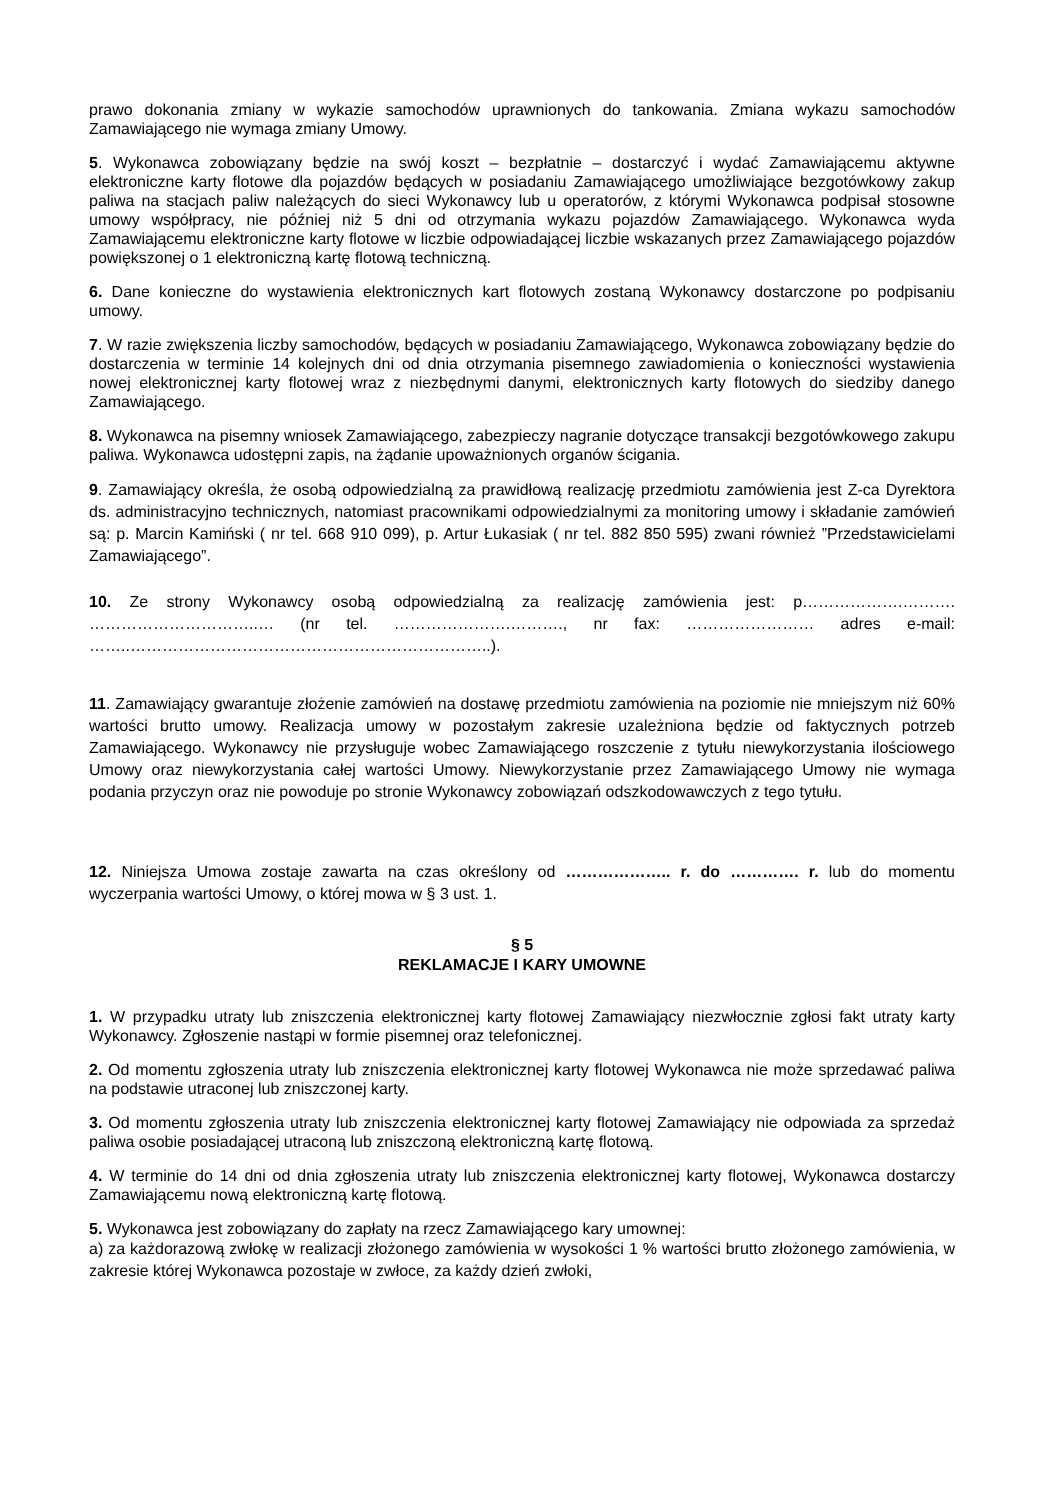prawo dokonania zmiany w wykazie samochodów uprawnionych do tankowania. Zmiana wykazu samochodów Zamawiającego nie wymaga zmiany Umowy.
5. Wykonawca zobowiązany będzie na swój koszt – bezpłatnie – dostarczyć i wydać Zamawiającemu aktywne elektroniczne karty flotowe dla pojazdów będących w posiadaniu Zamawiającego umożliwiające bezgotówkowy zakup paliwa na stacjach paliw należących do sieci Wykonawcy lub u operatorów, z którymi Wykonawca podpisał stosowne umowy współpracy, nie później niż 5 dni od otrzymania wykazu pojazdów Zamawiającego. Wykonawca wyda Zamawiającemu elektroniczne karty flotowe w liczbie odpowiadającej liczbie wskazanych przez Zamawiającego pojazdów powiększonej o 1 elektroniczną kartę flotową techniczną.
6. Dane konieczne do wystawienia elektronicznych kart flotowych zostaną Wykonawcy dostarczone po podpisaniu umowy.
7. W razie zwiększenia liczby samochodów, będących w posiadaniu Zamawiającego, Wykonawca zobowiązany będzie do dostarczenia w terminie 14 kolejnych dni od dnia otrzymania pisemnego zawiadomienia o konieczności wystawienia nowej elektronicznej karty flotowej wraz z niezbędnymi danymi, elektronicznych karty flotowych do siedziby danego Zamawiającego.
8. Wykonawca na pisemny wniosek Zamawiającego, zabezpieczy nagranie dotyczące transakcji bezgotówkowego zakupu paliwa. Wykonawca udostępni zapis, na żądanie upoważnionych organów ścigania.
9. Zamawiający określa, że osobą odpowiedzialną za prawidłową realizację przedmiotu zamówienia jest Z-ca Dyrektora ds. administracyjno technicznych, natomiast pracownikami odpowiedzialnymi za monitoring umowy i składanie zamówień są: p. Marcin Kamiński ( nr tel. 668 910 099), p. Artur Łukasiak ( nr tel. 882 850 595) zwani również ”Przedstawicielami Zamawiającego”.
10. Ze strony Wykonawcy osobą odpowiedzialną za realizację zamówienia jest: p……………….………. …………………………..… (nr tel. ………………….………., nr fax: …………………… adres e-mail: ……..…………………………………………………………..).
11. Zamawiający gwarantuje złożenie zamówień na dostawę przedmiotu zamówienia na poziomie nie mniejszym niż 60% wartości brutto umowy. Realizacja umowy w pozostałym zakresie uzależniona będzie od faktycznych potrzeb Zamawiającego. Wykonawcy nie przysługuje wobec Zamawiającego roszczenie z tytułu niewykorzystania ilościowego Umowy oraz niewykorzystania całej wartości Umowy. Niewykorzystanie przez Zamawiającego Umowy nie wymaga podania przyczyn oraz nie powoduje po stronie Wykonawcy zobowiązań odszkodowawczych z tego tytułu.
12. Niniejsza Umowa zostaje zawarta na czas określony od ……………….. r. do …………. r. lub do momentu wyczerpania wartości Umowy, o której mowa w § 3 ust. 1.
§ 5
REKLAMACJE I KARY UMOWNE
1. W przypadku utraty lub zniszczenia elektronicznej karty flotowej Zamawiający niezwłocznie zgłosi fakt utraty karty Wykonawcy. Zgłoszenie nastąpi w formie pisemnej oraz telefonicznej.
2. Od momentu zgłoszenia utraty lub zniszczenia elektronicznej karty flotowej Wykonawca nie może sprzedawać paliwa na podstawie utraconej lub zniszczonej karty.
3. Od momentu zgłoszenia utraty lub zniszczenia elektronicznej karty flotowej Zamawiający nie odpowiada za sprzedaż paliwa osobie posiadającej utraconą lub zniszczoną elektroniczną kartę flotową.
4. W terminie do 14 dni od dnia zgłoszenia utraty lub zniszczenia elektronicznej karty flotowej, Wykonawca dostarczy Zamawiającemu nową elektroniczną kartę flotową.
5. Wykonawca jest zobowiązany do zapłaty na rzecz Zamawiającego kary umownej:
a) za każdorazową zwłokę w realizacji złożonego zamówienia w wysokości 1 % wartości brutto złożonego zamówienia, w zakresie której Wykonawca pozostaje w zwłoce, za każdy dzień zwłoki,